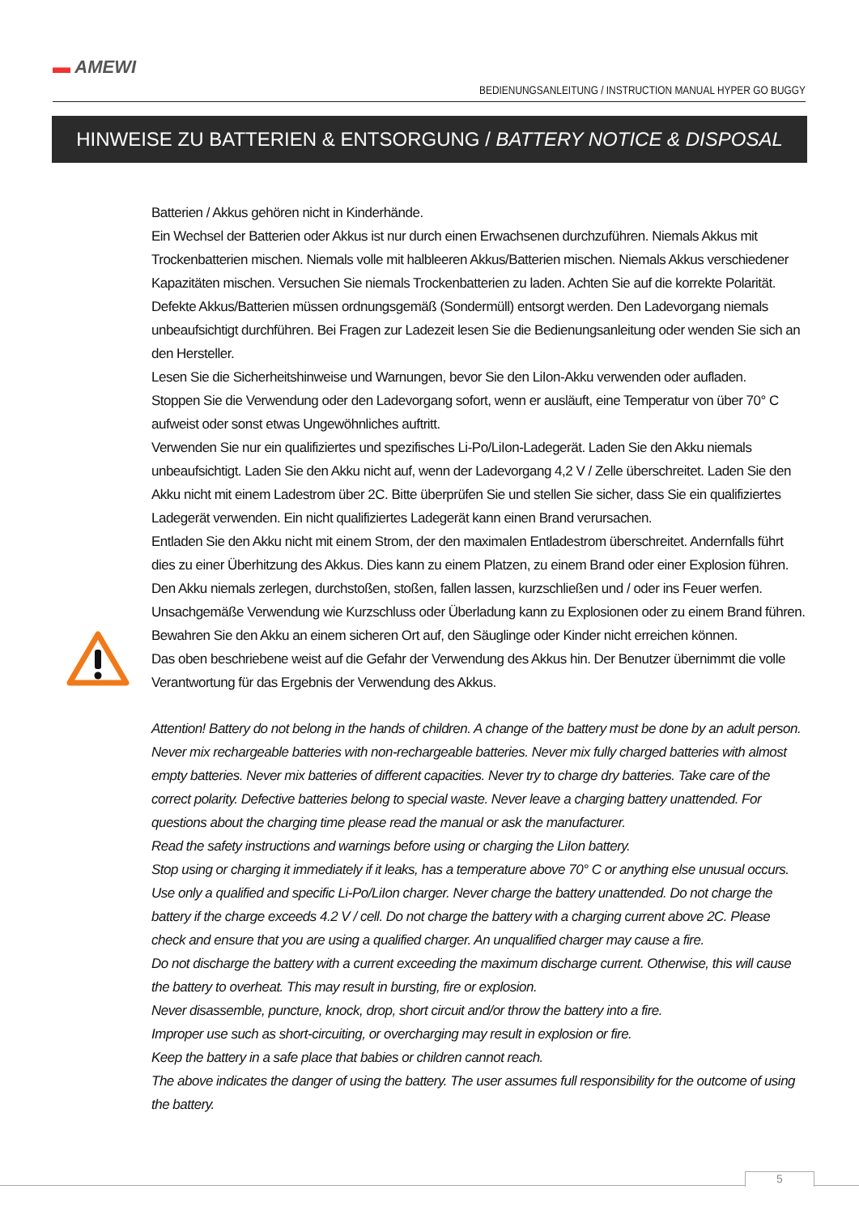▬ AMEWI
BEDIENUNGSANLEITUNG / INSTRUCTION MANUAL HYPER GO BUGGY
HINWEISE ZU BATTERIEN & ENTSORGUNG / BATTERY NOTICE & DISPOSAL
Batterien / Akkus gehören nicht in Kinderhände.
Ein Wechsel der Batterien oder Akkus ist nur durch einen Erwachsenen durchzuführen. Niemals Akkus mit Trockenbatterien mischen. Niemals volle mit halbleeren Akkus/Batterien mischen. Niemals Akkus verschiedener Kapazitäten mischen. Versuchen Sie niemals Trockenbatterien zu laden. Achten Sie auf die korrekte Polarität. Defekte Akkus/Batterien müssen ordnungsgemäß (Sondermüll) entsorgt werden. Den Ladevorgang niemals unbeaufsichtigt durchführen. Bei Fragen zur Ladezeit lesen Sie die Bedienungsanleitung oder wenden Sie sich an den Hersteller.
Lesen Sie die Sicherheitshinweise und Warnungen, bevor Sie den LiIon-Akku verwenden oder aufladen.
Stoppen Sie die Verwendung oder den Ladevorgang sofort, wenn er ausläuft, eine Temperatur von über 70° C aufweist oder sonst etwas Ungewöhnliches auftritt.
Verwenden Sie nur ein qualifiziertes und spezifisches Li-Po/LiIon-Ladegerät. Laden Sie den Akku niemals unbeaufsichtigt. Laden Sie den Akku nicht auf, wenn der Ladevorgang 4,2 V / Zelle überschreitet. Laden Sie den Akku nicht mit einem Ladestrom über 2C. Bitte überprüfen Sie und stellen Sie sicher, dass Sie ein qualifiziertes Ladegerät verwenden. Ein nicht qualifiziertes Ladegerät kann einen Brand verursachen.
Entladen Sie den Akku nicht mit einem Strom, der den maximalen Entladestrom überschreitet. Andernfalls führt dies zu einer Überhitzung des Akkus. Dies kann zu einem Platzen, zu einem Brand oder einer Explosion führen.
Den Akku niemals zerlegen, durchstoßen, stoßen, fallen lassen, kurzschließen und / oder ins Feuer werfen.
Unsachgemäße Verwendung wie Kurzschluss oder Überladung kann zu Explosionen oder zu einem Brand führen.
Bewahren Sie den Akku an einem sicheren Ort auf, den Säuglinge oder Kinder nicht erreichen können.
Das oben beschriebene weist auf die Gefahr der Verwendung des Akkus hin. Der Benutzer übernimmt die volle Verantwortung für das Ergebnis der Verwendung des Akkus.
Attention! Battery do not belong in the hands of children. A change of the battery must be done by an adult person. Never mix rechargeable batteries with non-rechargeable batteries. Never mix fully charged batteries with almost empty batteries. Never mix batteries of different capacities. Never try to charge dry batteries. Take care of the correct polarity. Defective batteries belong to special waste. Never leave a charging battery unattended. For questions about the charging time please read the manual or ask the manufacturer.
Read the safety instructions and warnings before using or charging the LiIon battery.
Stop using or charging it immediately if it leaks, has a temperature above 70° C or anything else unusual occurs.
Use only a qualified and specific Li-Po/LiIon charger. Never charge the battery unattended. Do not charge the battery if the charge exceeds 4.2 V / cell. Do not charge the battery with a charging current above 2C. Please check and ensure that you are using a qualified charger. An unqualified charger may cause a fire.
Do not discharge the battery with a current exceeding the maximum discharge current. Otherwise, this will cause the battery to overheat. This may result in bursting, fire or explosion.
Never disassemble, puncture, knock, drop, short circuit and/or throw the battery into a fire.
Improper use such as short-circuiting, or overcharging may result in explosion or fire.
Keep the battery in a safe place that babies or children cannot reach.
The above indicates the danger of using the battery. The user assumes full responsibility for the outcome of using the battery.
5